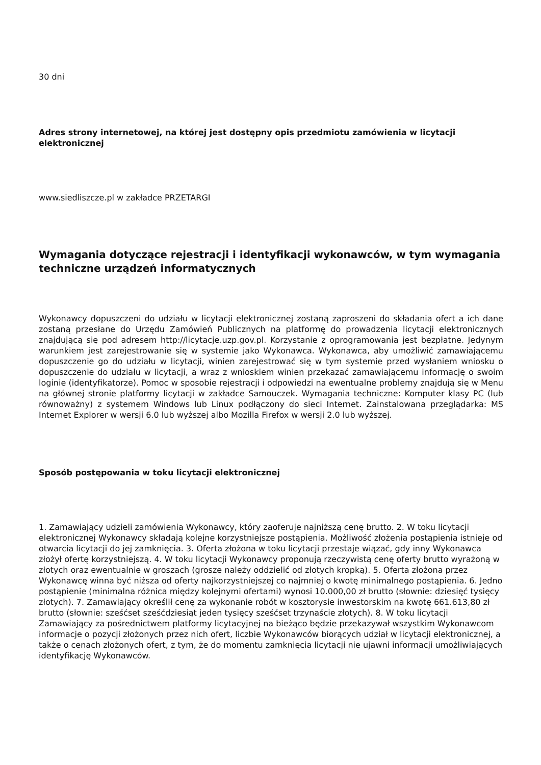30 dni
Adres strony internetowej, na której jest dostępny opis przedmiotu zamówienia w licytacji elektronicznej
www.siedliszcze.pl w zakładce PRZETARGI
Wymagania dotyczące rejestracji i identyfikacji wykonawców, w tym wymagania techniczne urządzeń informatycznych
Wykonawcy dopuszczeni do udziału w licytacji elektronicznej zostaną zaproszeni do składania ofert a ich dane zostaną przesłane do Urzędu Zamówień Publicznych na platformę do prowadzenia licytacji elektronicznych znajdującą się pod adresem http://licytacje.uzp.gov.pl. Korzystanie z oprogramowania jest bezpłatne. Jedynym warunkiem jest zarejestrowanie się w systemie jako Wykonawca. Wykonawca, aby umożliwić zamawiającemu dopuszczenie go do udziału w licytacji, winien zarejestrować się w tym systemie przed wysłaniem wniosku o dopuszczenie do udziału w licytacji, a wraz z wnioskiem winien przekazać zamawiającemu informację o swoim loginie (identyfikatorze). Pomoc w sposobie rejestracji i odpowiedzi na ewentualne problemy znajdują się w Menu na głównej stronie platformy licytacji w zakładce Samouczek. Wymagania techniczne: Komputer klasy PC (lub równoważny) z systemem Windows lub Linux podłączony do sieci Internet. Zainstalowana przeglądarka: MS Internet Explorer w wersji 6.0 lub wyższej albo Mozilla Firefox w wersji 2.0 lub wyższej.
Sposób postępowania w toku licytacji elektronicznej
1. Zamawiający udzieli zamówienia Wykonawcy, który zaoferuje najniższą cenę brutto. 2. W toku licytacji elektronicznej Wykonawcy składają kolejne korzystniejsze postąpienia. Możliwość złożenia postąpienia istnieje od otwarcia licytacji do jej zamknięcia. 3. Oferta złożona w toku licytacji przestaje wiązać, gdy inny Wykonawca złożył ofertę korzystniejszą. 4. W toku licytacji Wykonawcy proponują rzeczywistą cenę oferty brutto wyrażoną w złotych oraz ewentualnie w groszach (grosze należy oddzielić od złotych kropką). 5. Oferta złożona przez Wykonawcę winna być niższa od oferty najkorzystniejszej co najmniej o kwotę minimalnego postąpienia. 6. Jedno postąpienie (minimalna różnica między kolejnymi ofertami) wynosi 10.000,00 zł brutto (słownie: dziesięć tysięcy złotych). 7. Zamawiający określił cenę za wykonanie robót w kosztorysie inwestorskim na kwotę 661.613,80 zł brutto (słownie: sześćset sześćdziesiąt jeden tysięcy sześćset trzynaście złotych). 8. W toku licytacji Zamawiający za pośrednictwem platformy licytacyjnej na bieżąco będzie przekazywał wszystkim Wykonawcom informacje o pozycji złożonych przez nich ofert, liczbie Wykonawców biorących udział w licytacji elektronicznej, a także o cenach złożonych ofert, z tym, że do momentu zamknięcia licytacji nie ujawni informacji umożliwiających identyfikację Wykonawców.